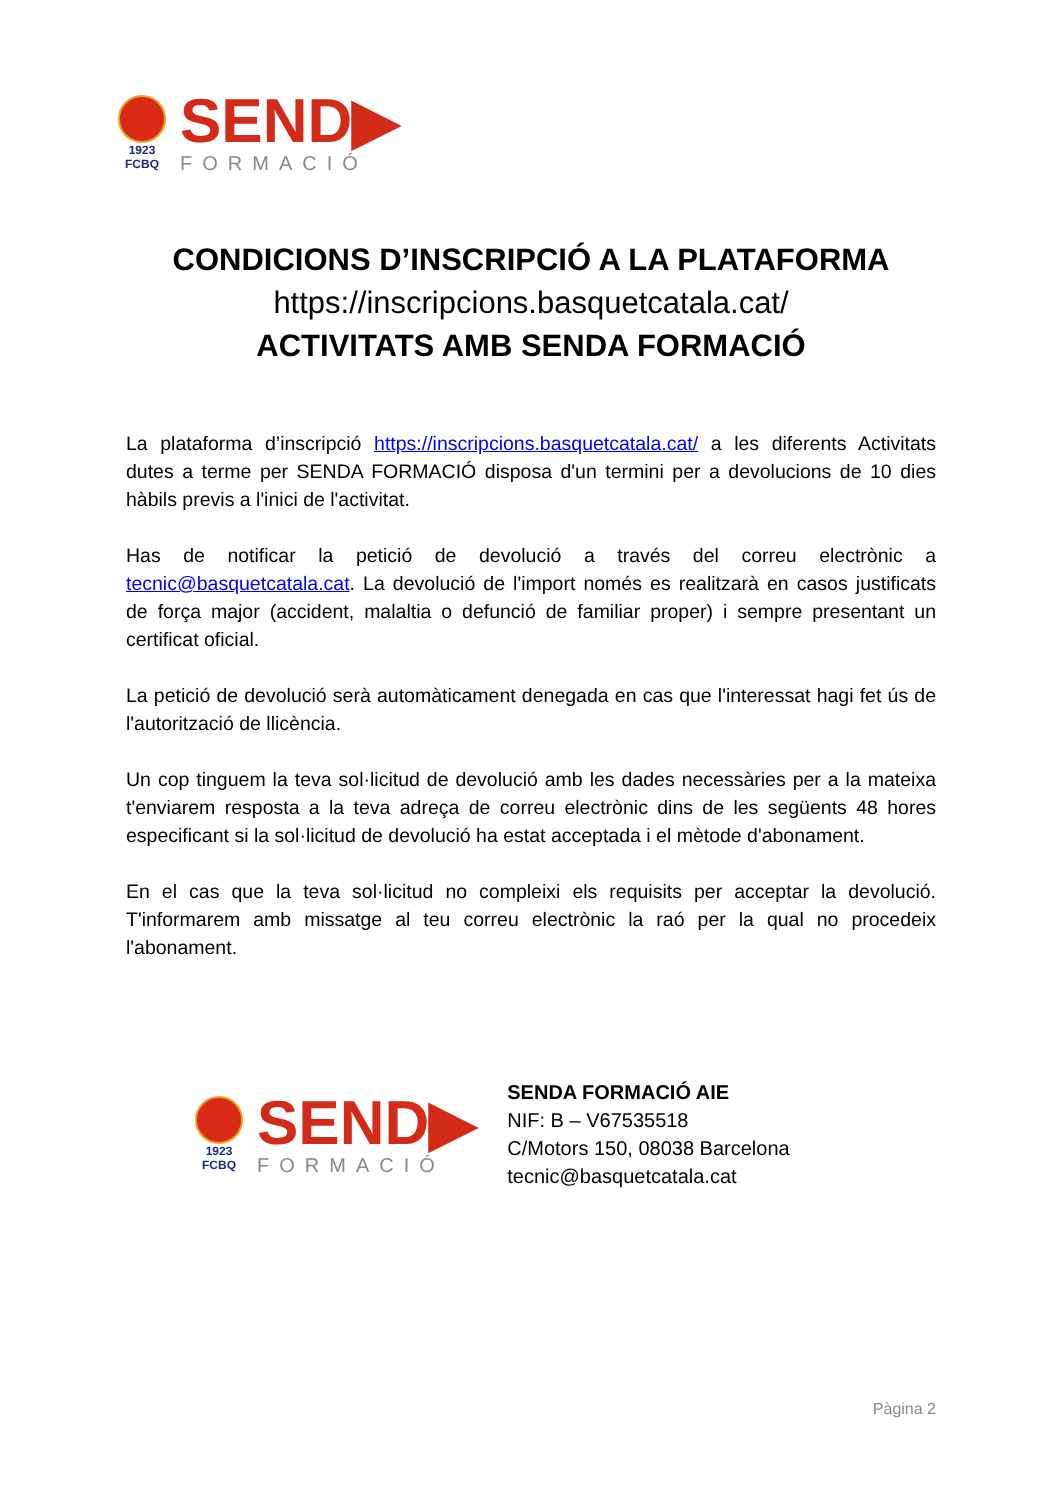1923
FCBQ
SEND▶
FORMACIÓ
CONDICIONS D’INSCRIPCIÓ A LA PLATAFORMA
https://inscripcions.basquetcatala.cat/
ACTIVITATS AMB SENDA FORMACIÓ
La plataforma d’inscripció https://inscripcions.basquetcatala.cat/ a les diferents Activitats dutes a terme per SENDA FORMACIÓ disposa d'un termini per a devolucions de 10 dies hàbils previs a l'inici de l'activitat.
Has de notificar la petició de devolució a través del correu electrònic a tecnic@basquetcatala.cat. La devolució de l'import només es realitzarà en casos justificats de força major (accident, malaltia o defunció de familiar proper) i sempre presentant un certificat oficial.
La petició de devolució serà automàticament denegada en cas que l'interessat hagi fet ús de l'autorització de llicència.
Un cop tinguem la teva sol·licitud de devolució amb les dades necessàries per a la mateixa t'enviarem resposta a la teva adreça de correu electrònic dins de les següents 48 hores especificant si la sol·licitud de devolució ha estat acceptada i el mètode d'abonament.
En el cas que la teva sol·licitud no compleixi els requisits per acceptar la devolució. T'informarem amb missatge al teu correu electrònic la raó per la qual no procedeix l'abonament.
1923
FCBQ
SEND▶
FORMACIÓ
SENDA FORMACIÓ AIE
NIF: B – V67535518
C/Motors 150, 08038 Barcelona
tecnic@basquetcatala.cat
Pàgina 2